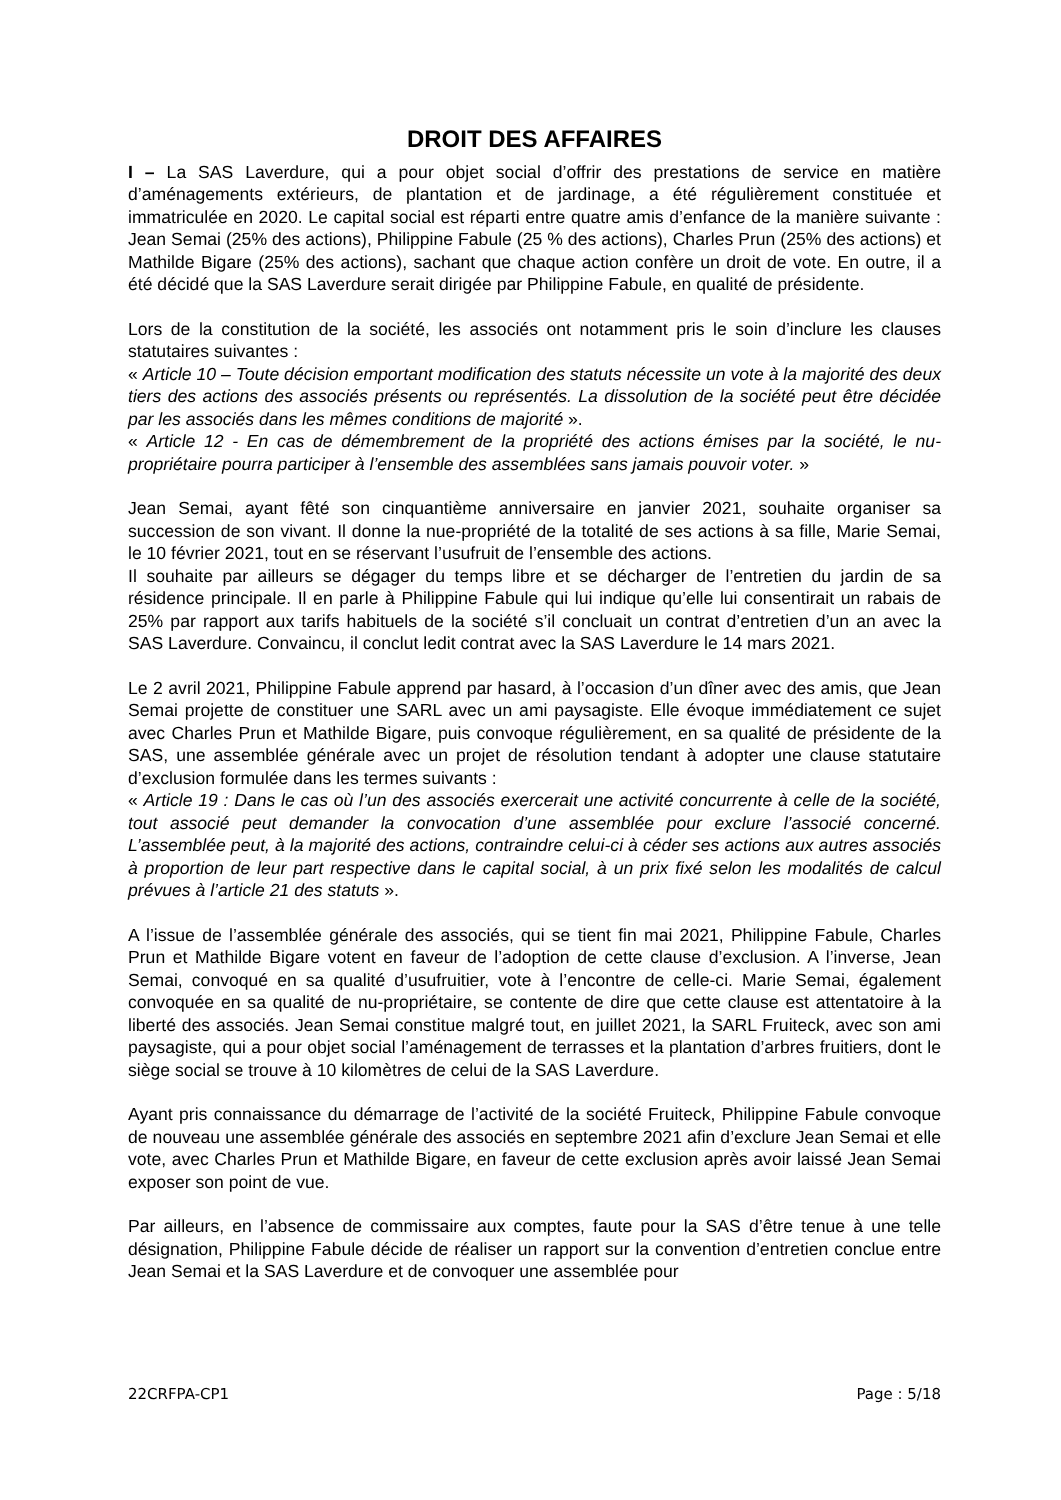DROIT DES AFFAIRES
I – La SAS Laverdure, qui a pour objet social d’offrir des prestations de service en matière d’aménagements extérieurs, de plantation et de jardinage, a été régulièrement constituée et immatriculée en 2020. Le capital social est réparti entre quatre amis d’enfance de la manière suivante : Jean Semai (25% des actions), Philippine Fabule (25 % des actions), Charles Prun (25% des actions) et Mathilde Bigare (25% des actions), sachant que chaque action confère un droit de vote. En outre, il a été décidé que la SAS Laverdure serait dirigée par Philippine Fabule, en qualité de présidente.
Lors de la constitution de la société, les associés ont notamment pris le soin d’inclure les clauses statutaires suivantes :
« Article 10 – Toute décision emportant modification des statuts nécessite un vote à la majorité des deux tiers des actions des associés présents ou représentés. La dissolution de la société peut être décidée par les associés dans les mêmes conditions de majorité ».
« Article 12 - En cas de démembrement de la propriété des actions émises par la société, le nu-propriétaire pourra participer à l’ensemble des assemblées sans jamais pouvoir voter. »
Jean Semai, ayant fêté son cinquantième anniversaire en janvier 2021, souhaite organiser sa succession de son vivant. Il donne la nue-propriété de la totalité de ses actions à sa fille, Marie Semai, le 10 février 2021, tout en se réservant l’usufruit de l’ensemble des actions.
Il souhaite par ailleurs se dégager du temps libre et se décharger de l’entretien du jardin de sa résidence principale. Il en parle à Philippine Fabule qui lui indique qu’elle lui consentirait un rabais de 25% par rapport aux tarifs habituels de la société s’il concluait un contrat d’entretien d’un an avec la SAS Laverdure. Convaincu, il conclut ledit contrat avec la SAS Laverdure le 14 mars 2021.
Le 2 avril 2021, Philippine Fabule apprend par hasard, à l’occasion d’un dîner avec des amis, que Jean Semai projette de constituer une SARL avec un ami paysagiste. Elle évoque immédiatement ce sujet avec Charles Prun et Mathilde Bigare, puis convoque régulièrement, en sa qualité de présidente de la SAS, une assemblée générale avec un projet de résolution tendant à adopter une clause statutaire d’exclusion formulée dans les termes suivants :
« Article 19 : Dans le cas où l’un des associés exercerait une activité concurrente à celle de la société, tout associé peut demander la convocation d’une assemblée pour exclure l’associé concerné. L’assemblée peut, à la majorité des actions, contraindre celui-ci à céder ses actions aux autres associés à proportion de leur part respective dans le capital social, à un prix fixé selon les modalités de calcul prévues à l’article 21 des statuts ».
A l’issue de l’assemblée générale des associés, qui se tient fin mai 2021, Philippine Fabule, Charles Prun et Mathilde Bigare votent en faveur de l’adoption de cette clause d’exclusion. A l’inverse, Jean Semai, convoqué en sa qualité d’usufruitier, vote à l’encontre de celle-ci. Marie Semai, également convoquée en sa qualité de nu-propriétaire, se contente de dire que cette clause est attentatoire à la liberté des associés. Jean Semai constitue malgré tout, en juillet 2021, la SARL Fruiteck, avec son ami paysagiste, qui a pour objet social l’aménagement de terrasses et la plantation d’arbres fruitiers, dont le siège social se trouve à 10 kilomètres de celui de la SAS Laverdure.
Ayant pris connaissance du démarrage de l’activité de la société Fruiteck, Philippine Fabule convoque de nouveau une assemblée générale des associés en septembre 2021 afin d’exclure Jean Semai et elle vote, avec Charles Prun et Mathilde Bigare, en faveur de cette exclusion après avoir laissé Jean Semai exposer son point de vue.
Par ailleurs, en l’absence de commissaire aux comptes, faute pour la SAS d’être tenue à une telle désignation, Philippine Fabule décide de réaliser un rapport sur la convention d’entretien conclue entre Jean Semai et la SAS Laverdure et de convoquer une assemblée pour
22CRFPA-CP1 Page : 5/18